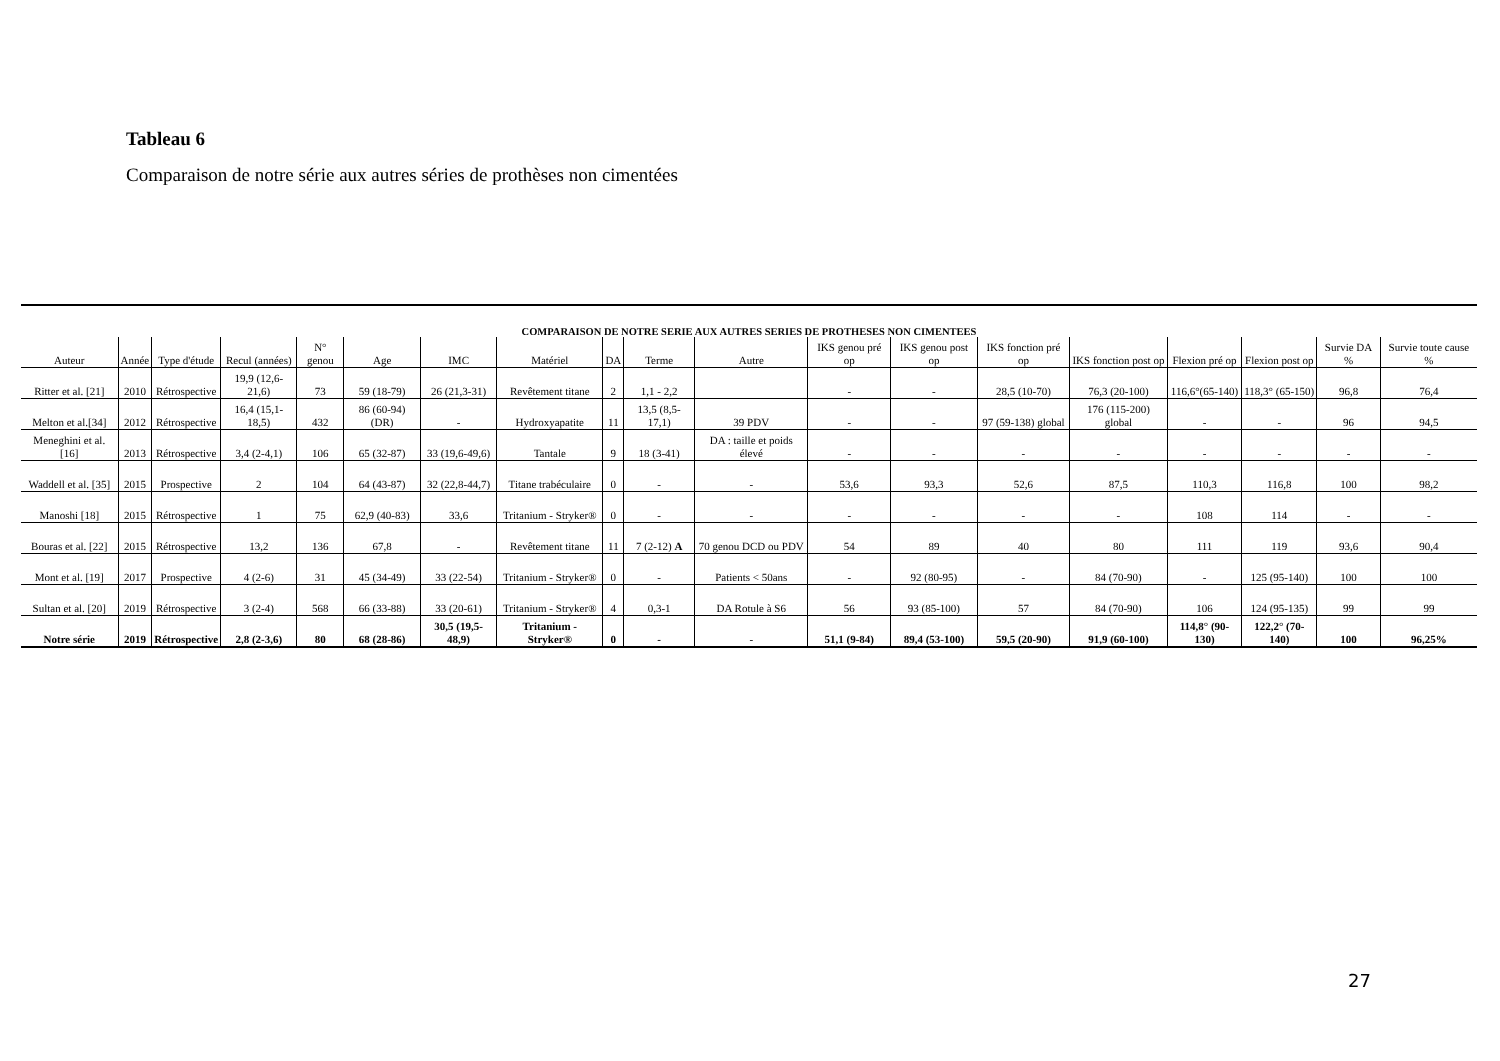Tableau 6
Comparaison de notre série aux autres séries de prothèses non cimentées
COMPARAISON DE NOTRE SERIE AUX AUTRES SERIES DE PROTHESES NON CIMENTEES
| Auteur | Année | Type d'étude | Recul (années) | N° genou | Age | IMC | Matériel | DA | Terme | Autre | IKS genou pré op | IKS genou post op | IKS fonction pré op | IKS fonction post op | Flexion pré op | Flexion post op | Survie DA % | Survie toute cause % |
| --- | --- | --- | --- | --- | --- | --- | --- | --- | --- | --- | --- | --- | --- | --- | --- | --- | --- | --- |
| Ritter et al. [21] | 2010 | Rétrospective | 19,9 (12,6-21,6) | 73 | 59 (18-79) | 26 (21,3-31) | Revêtement titane | 2 | 1,1 - 2,2 | | - | - | 28,5 (10-70) | 76,3 (20-100) | 116,6°(65-140) | 118,3° (65-150) | 96,8 | 76,4 |
| Melton et al.[34] | 2012 | Rétrospective | 16,4 (15,1-18,5) | 432 | 86 (60-94) (DR) | - | Hydroxyapatite | 11 | 13,5 (8,5-17,1) | 39 PDV | - | - | 97 (59-138) global | 176 (115-200) global | - | - | 96 | 94,5 |
| Meneghini et al. [16] | 2013 | Rétrospective | 3,4 (2-4,1) | 106 | 65 (32-87) | 33 (19,6-49,6) | Tantale | 9 | 18 (3-41) | DA : taille et poids élevé | - | - | - | - | - | - | - | - |
| Waddell et al. [35] | 2015 | Prospective | 2 | 104 | 64 (43-87) | 32 (22,8-44,7) | Titane trabéculaire | 0 | - | - | 53,6 | 93,3 | 52,6 | 87,5 | 110,3 | 116,8 | 100 | 98,2 |
| Manoshi [18] | 2015 | Rétrospective | 1 | 75 | 62,9 (40-83) | 33,6 | Tritanium - Stryker® | 0 | - | - | - | - | - | - | 108 | 114 | - | - |
| Bouras et al. [22] | 2015 | Rétrospective | 13,2 | 136 | 67,8 | - | Revêtement titane | 11 | 7 (2-12) A | 70 genou DCD ou PDV | 54 | 89 | 40 | 80 | 111 | 119 | 93,6 | 90,4 |
| Mont et al. [19] | 2017 | Prospective | 4 (2-6) | 31 | 45 (34-49) | 33 (22-54) | Tritanium - Stryker® | 0 | - | Patients < 50ans | - | 92 (80-95) | - | 84 (70-90) | - | 125 (95-140) | 100 | 100 |
| Sultan et al. [20] | 2019 | Rétrospective | 3 (2-4) | 568 | 66 (33-88) | 33 (20-61) | Tritanium - Stryker® | 4 | 0,3-1 | DA Rotule à S6 | 56 | 93 (85-100) | 57 | 84 (70-90) | 106 | 124 (95-135) | 99 | 99 |
| Notre série | 2019 | Rétrospective | 2,8 (2-3,6) | 80 | 68 (28-86) | 30,5 (19,5-48,9) | Tritanium - Stryker® | 0 | - | - | 51,1 (9-84) | 89,4 (53-100) | 59,5 (20-90) | 91,9 (60-100) | 114,8° (90-130) | 122,2° (70-140) | 100 | 96,25% |
27